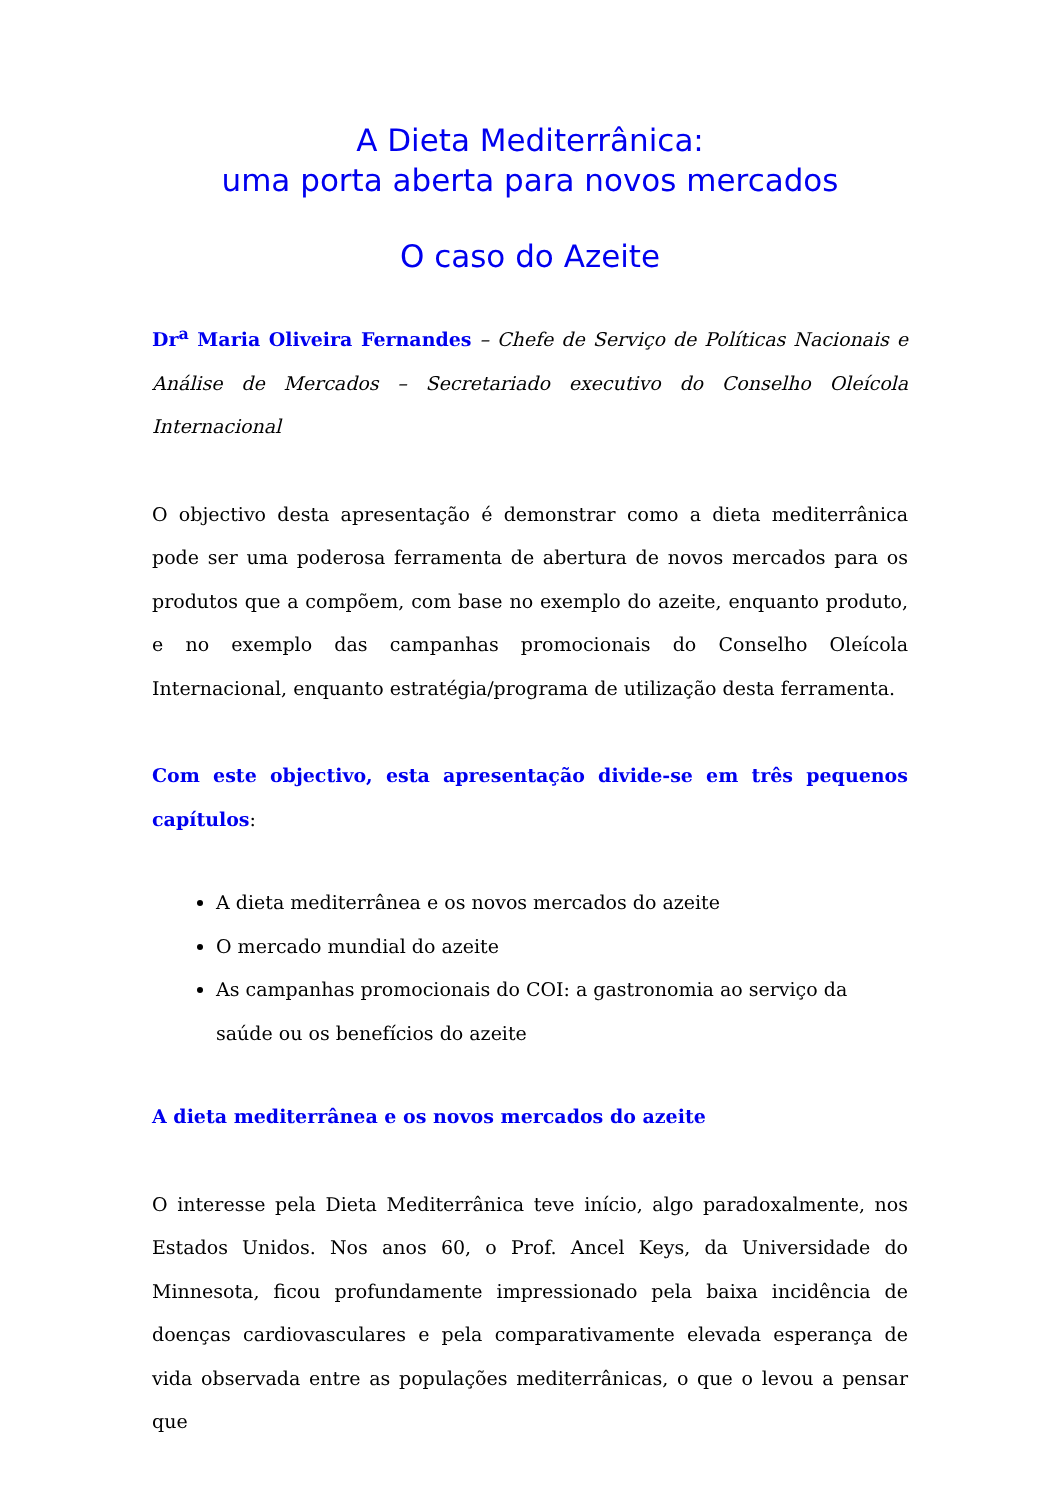A Dieta Mediterrânica:
uma porta aberta para novos mercados
O caso do Azeite
Dr<sup>a</sup> Maria Oliveira Fernandes – Chefe de Serviço de Políticas Nacionais e Análise de Mercados – Secretariado executivo do Conselho Oleícola Internacional
O objectivo desta apresentação é demonstrar como a dieta mediterrânica pode ser uma poderosa ferramenta de abertura de novos mercados para os produtos que a compõem, com base no exemplo do azeite, enquanto produto, e no exemplo das campanhas promocionais do Conselho Oleícola Internacional, enquanto estratégia/programa de utilização desta ferramenta.
Com este objectivo, esta apresentação divide-se em três pequenos capítulos:
A dieta mediterrânea e os novos mercados do azeite
O mercado mundial do azeite
As campanhas promocionais do COI: a gastronomia ao serviço da saúde ou os benefícios do azeite
A dieta mediterrânea e os novos mercados do azeite
O interesse pela Dieta Mediterrânica teve início, algo paradoxalmente, nos Estados Unidos. Nos anos 60, o Prof. Ancel Keys, da Universidade do Minnesota, ficou profundamente impressionado pela baixa incidência de doenças cardiovasculares e pela comparativamente elevada esperança de vida observada entre as populações mediterrânicas, o que o levou a pensar que